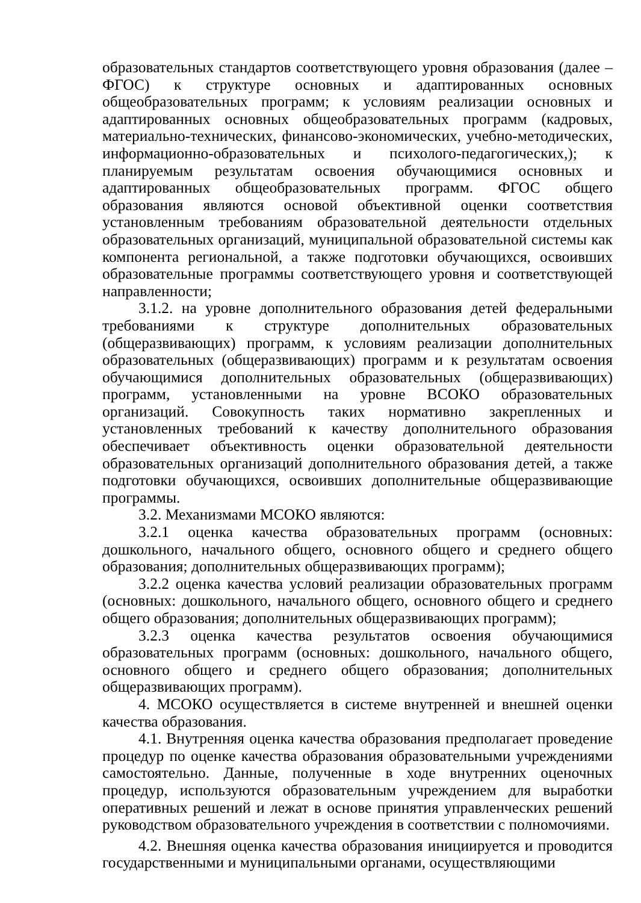образовательных стандартов соответствующего уровня образования (далее – ФГОС) к структуре основных и адаптированных основных общеобразовательных программ; к условиям реализации основных и адаптированных основных общеобразовательных программ (кадровых, материально-технических, финансово-экономических, учебно-методических, информационно-образовательных и психолого-педагогических,); к планируемым результатам освоения обучающимися основных и адаптированных общеобразовательных программ. ФГОС общего образования являются основой объективной оценки соответствия установленным требованиям образовательной деятельности отдельных образовательных организаций, муниципальной образовательной системы как компонента региональной, а также подготовки обучающихся, освоивших образовательные программы соответствующего уровня и соответствующей направленности;
3.1.2. на уровне дополнительного образования детей федеральными требованиями к структуре дополнительных образовательных (общеразвивающих) программ, к условиям реализации дополнительных образовательных (общеразвивающих) программ и к результатам освоения обучающимися дополнительных образовательных (общеразвивающих) программ, установленными на уровне ВСОКО образовательных организаций. Совокупность таких нормативно закрепленных и установленных требований к качеству дополнительного образования обеспечивает объективность оценки образовательной деятельности образовательных организаций дополнительного образования детей, а также подготовки обучающихся, освоивших дополнительные общеразвивающие программы.
3.2. Механизмами МСОКО являются:
3.2.1 оценка качества образовательных программ (основных: дошкольного, начального общего, основного общего и среднего общего образования; дополнительных общеразвивающих программ);
3.2.2 оценка качества условий реализации образовательных программ (основных: дошкольного, начального общего, основного общего и среднего общего образования; дополнительных общеразвивающих программ);
3.2.3 оценка качества результатов освоения обучающимися образовательных программ (основных: дошкольного, начального общего, основного общего и среднего общего образования; дополнительных общеразвивающих программ).
4. МСОКО осуществляется в системе внутренней и внешней оценки качества образования.
4.1. Внутренняя оценка качества образования предполагает проведение процедур по оценке качества образования образовательными учреждениями самостоятельно. Данные, полученные в ходе внутренних оценочных процедур, используются образовательным учреждением для выработки оперативных решений и лежат в основе принятия управленческих решений руководством образовательного учреждения в соответствии с полномочиями.
4.2. Внешняя оценка качества образования инициируется и проводится государственными и муниципальными органами, осуществляющими